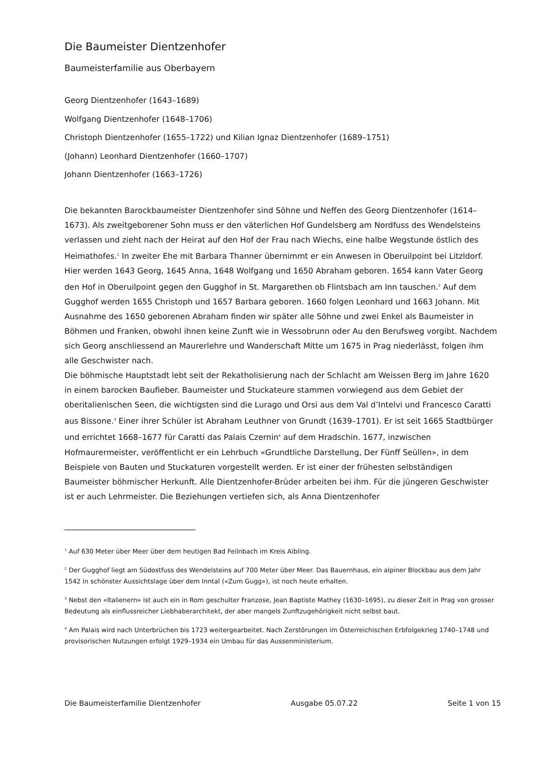Die Baumeister Dientzenhofer
Baumeisterfamilie aus Oberbayern
Georg Dientzenhofer (1643–1689)
Wolfgang Dientzenhofer (1648–1706)
Christoph Dientzenhofer (1655–1722) und Kilian Ignaz Dientzenhofer (1689–1751)
(Johann) Leonhard Dientzenhofer (1660–1707)
Johann Dientzenhofer (1663–1726)
Die bekannten Barockbaumeister Dientzenhofer sind Söhne und Neffen des Georg Dientzenhofer (1614–1673). Als zweitgeborener Sohn muss er den väterlichen Hof Gundelsberg am Nordfuss des Wendelsteins verlassen und zieht nach der Heirat auf den Hof der Frau nach Wiechs, eine halbe Wegstunde östlich des Heimathofes.<sup>1</sup> In zweiter Ehe mit Barbara Thanner übernimmt er ein Anwesen in Oberuilpoint bei Litzldorf. Hier werden 1643 Georg, 1645 Anna, 1648 Wolfgang und 1650 Abraham geboren. 1654 kann Vater Georg den Hof in Oberuilpoint gegen den Gugghof in St. Margarethen ob Flintsbach am Inn tauschen.<sup>2</sup> Auf dem Gugghof werden 1655 Christoph und 1657 Barbara geboren. 1660 folgen Leonhard und 1663 Johann. Mit Ausnahme des 1650 geborenen Abraham finden wir später alle Söhne und zwei Enkel als Baumeister in Böhmen und Franken, obwohl ihnen keine Zunft wie in Wessobrunn oder Au den Berufsweg vorgibt. Nachdem sich Georg anschliessend an Maurerlehre und Wanderschaft Mitte um 1675 in Prag niederlässt, folgen ihm alle Geschwister nach.
Die böhmische Hauptstadt lebt seit der Rekatholisierung nach der Schlacht am Weissen Berg im Jahre 1620 in einem barocken Baufieber. Baumeister und Stuckateure stammen vorwiegend aus dem Gebiet der oberitalienischen Seen, die wichtigsten sind die Lurago und Orsi aus dem Val d’Intelvi und Francesco Caratti aus Bissone.<sup>3</sup> Einer ihrer Schüler ist Abraham Leuthner von Grundt (1639–1701). Er ist seit 1665 Stadtbürger und errichtet 1668–1677 für Caratti das Palais Czernin<sup>4</sup> auf dem Hradschin. 1677, inzwischen Hofmaurermeister, veröffentlicht er ein Lehrbuch «Grundtliche Darstellung, Der Fünff Seüllen», in dem Beispiele von Bauten und Stuckaturen vorgestellt werden. Er ist einer der frühesten selbständigen Baumeister böhmischer Herkunft. Alle Dientzenhofer-Brüder arbeiten bei ihm. Für die jüngeren Geschwister ist er auch Lehrmeister. Die Beziehungen vertiefen sich, als Anna Dientzenhofer
<sup>1</sup> Auf 630 Meter über Meer über dem heutigen Bad Feilnbach im Kreis Aibling.
<sup>2</sup> Der Gugghof liegt am Südostfuss des Wendelsteins auf 700 Meter über Meer. Das Bauernhaus, ein alpiner Blockbau aus dem Jahr 1542 in schönster Aussichtslage über dem Inntal («Zum Gugg»), ist noch heute erhalten.
<sup>3</sup> Nebst den «Italienern» ist auch ein in Rom geschulter Franzose, Jean Baptiste Mathey (1630–1695), zu dieser Zeit in Prag von grosser Bedeutung als einflussreicher Liebhaberarchitekt, der aber mangels Zunftzugehörigkeit nicht selbst baut.
<sup>4</sup> Am Palais wird nach Unterbrüchen bis 1723 weitergearbeitet. Nach Zerstörungen im Österreichischen Erbfolgekrieg 1740–1748 und provisorischen Nutzungen erfolgt 1929–1934 ein Umbau für das Aussenministerium.
Die Baumeisterfamilie Dientzenhofer Ausgabe 05.07.22 Seite 1 von 15